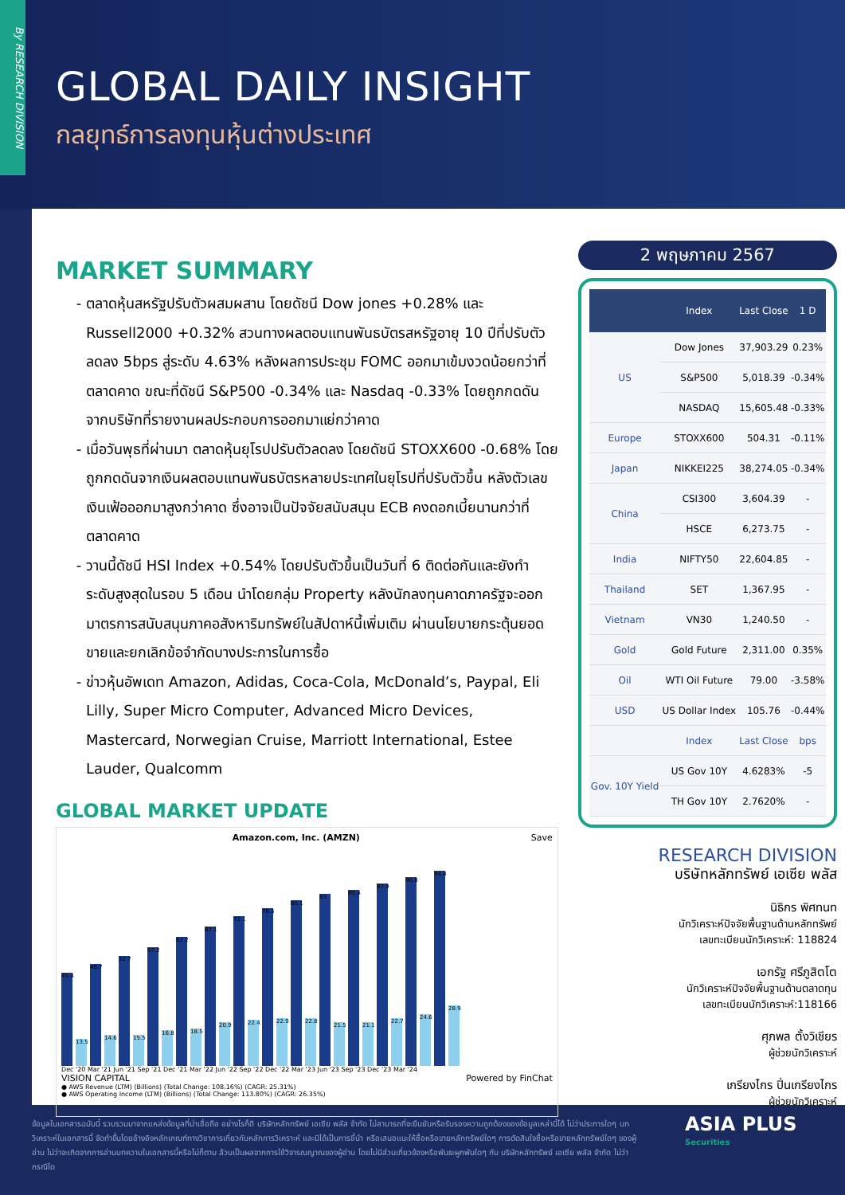By RESEARCH DIVISION
GLOBAL DAILY INSIGHT
กลยุทธ์การลงทุนหุ้นต่างประเทศ
MARKET SUMMARY
ตลาดหุ้นสหรัฐปรับตัวผสมผสาน โดยดัชนี Dow jones +0.28% และ Russell2000 +0.32% สวนทางผลตอบแทนพันธบัตรสหรัฐอายุ 10 ปีที่ปรับตัวลดลง 5bps สู่ระดับ 4.63% หลังผลการประชุม FOMC ออกมาเข้มงวดน้อยกว่าที่ตลาดคาด ขณะที่ดัชนี S&P500 -0.34% และ Nasdaq -0.33% โดยถูกกดดันจากบริษัทที่รายงานผลประกอบการออกมาแย่กว่าคาด
เมื่อวันพุธที่ผ่านมา ตลาดหุ้นยุโรปปรับตัวลดลง โดยดัชนี STOXX600 -0.68% โดยถูกกดดันจากเงินผลตอบแทนพันธบัตรหลายประเทศในยุโรปที่ปรับตัวขึ้น หลังตัวเลขเงินเฟ้อออกมาสูงกว่าคาด ซึ่งอาจเป็นปัจจัยสนับสนุน ECB คงดอกเบี้ยนานกว่าที่ตลาดคาด
วานนี้ดัชนี HSI Index +0.54% โดยปรับตัวขึ้นเป็นวันที่ 6 ติดต่อกันและยังทำระดับสูงสุดในรอบ 5 เดือน นำโดยกลุ่ม Property หลังนักลงทุนคาดภาครัฐจะออกมาตรการสนับสนุนภาคอสังหาริมทรัพย์ในสัปดาห์นี้เพิ่มเติม ผ่านนโยบายกระตุ้นยอดขายและยกเลิกข้อจำกัดบางประการในการซื้อ
ข่าวหุ้นอัพเดท Amazon, Adidas, Coca-Cola, McDonald’s, Paypal, Eli Lilly, Super Micro Computer, Advanced Micro Devices, Mastercard, Norwegian Cruise, Marriott International, Estee Lauder, Qualcomm
GLOBAL MARKET UPDATE
Amazon.com, Inc. (AMZN) Save
45.4
13.5
48.7
14.6
52.7
15.5
57.2
16.8
62.2
18.5
67.1
20.9
72.1
22.4
76.5
22.9
80.1
22.8
83
21.5
85.4
21.1
87.9
22.7
90.8
24.6
94.4
28.9
Dec '20 Mar '21 Jun '21 Sep '21 Dec '21 Mar '22 Jun '22 Sep '22 Dec '22 Mar '23 Jun '23 Sep '23 Dec '23 Mar '24
VISION CAPITAL Powered by FinChat
● AWS Revenue (LTM) (Billions) (Total Change: 108.16%) (CAGR: 25.31%)
● AWS Operating Income (LTM) (Billions) (Total Change: 113.80%) (CAGR: 26.35%)
2 พฤษภาคม 2567
| | Index | Last Close | 1 D |
| --- | --- | --- | --- |
| US | Dow Jones | 37,903.29 | 0.23% |
| | S&P500 | 5,018.39 | -0.34% |
| | NASDAQ | 15,605.48 | -0.33% |
| Europe | STOXX600 | 504.31 | -0.11% |
| Japan | NIKKEI225 | 38,274.05 | -0.34% |
| China | CSI300 | 3,604.39 | - |
| | HSCE | 6,273.75 | - |
| India | NIFTY50 | 22,604.85 | - |
| Thailand | SET | 1,367.95 | - |
| Vietnam | VN30 | 1,240.50 | - |
| Gold | Gold Future | 2,311.00 | 0.35% |
| Oil | WTI Oil Future | 79.00 | -3.58% |
| USD | US Dollar Index | 105.76 | -0.44% |
| | Index | Last Close | bps |
| Gov. 10Y Yield | US Gov 10Y | 4.6283% | -5 |
| | TH Gov 10Y | 2.7620% | - |
RESEARCH DIVISION
บริษัทหลักทรัพย์ เอเซีย พลัส
นิธิกร พิศทนท
นักวิเคราะห์ปัจจัยพื้นฐานด้านหลักทรัพย์
เลขทะเบียนนักวิเคราะห์: 118824
เอกรัฐ ศรีภูสิตโต
นักวิเคราะห์ปัจจัยพื้นฐานด้านตลาดทุน
เลขทะเบียนนักวิเคราะห์:118166
ศุภพล ตั้งวิเชียร
ผู้ช่วยนักวิเคราะห์
เกรียงไกร ปิ่นเกรียงไกร
ผู้ช่วยนักวิเคราะห์
ข้อมูลในเอกสารฉบับนี้ รวบรวมมาจากแหล่งข้อมูลที่น่าเชื่อถือ อย่างไรก็ดี บริษัทหลักทรัพย์ เอเซีย พลัส จำกัด ไม่สามารถที่จะยืนยันหรือรับรองความถูกต้องของข้อมูลเหล่านี้ได้ ไม่ว่าประการใดๆ บทวิเคราะห์ในเอกสารนี้ จัดทำขึ้นโดยอ้างอิงหลักเกณฑ์ทางวิชาการเกี่ยวกับหลักการวิเคราะห์ และมิได้เป็นการชี้นำ หรือเสนอแนะให้ซื้อหรือขายหลักทรัพย์ใดๆ การตัดสินใจซื้อหรือขายหลักทรัพย์ใดๆ ของผู้อ่าน ไม่ว่าจะเกิดจากการอ่านบทความในเอกสารนี้หรือไม่ก็ตาม ล้วนเป็นผลจากการใช้วิจารณญาณของผู้อ่าน โดยไม่มีส่วนเกี่ยวข้องหรือพันธะผูกพันใดๆ กับ บริษัทหลักทรัพย์ เอเซีย พลัส จำกัด ไม่ว่ากรณีใด
ASIA PLUS
Securities